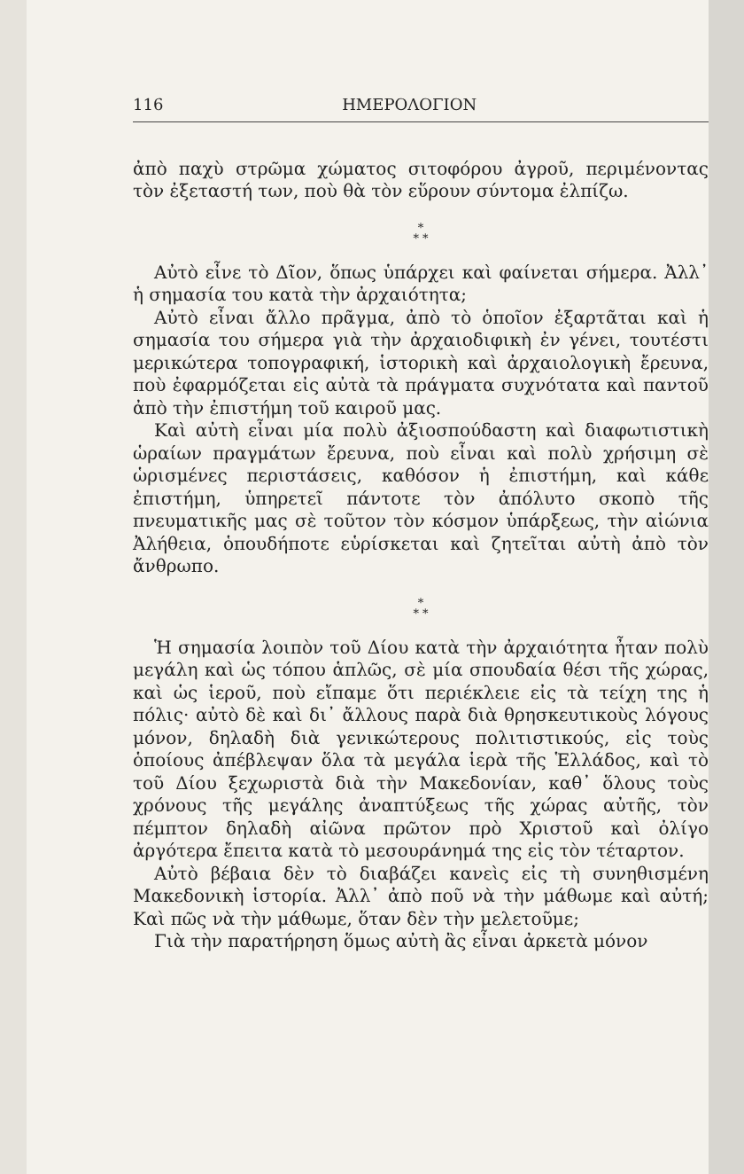116 ΗΜΕΡΟΛΟΓΙΟΝ
ἀπὸ παχὺ στρῶμα χώματος σιτοφόρου ἀγροῦ, περιμένοντας τὸν ἐξεταστή των, ποὺ θὰ τὸν εὕρουν σύντομα ἐλπίζω.
*
* *
Αὐτὸ εἶνε τὸ Δῖον, ὅπως ὑπάρχει καὶ φαίνεται σήμερα. Ἀλλ᾽ ἡ σημασία του κατὰ τὴν ἀρχαιότητα;
Αὐτὸ εἶναι ἄλλο πρᾶγμα, ἀπὸ τὸ ὁποῖον ἐξαρτᾶται καὶ ἡ σημασία του σήμερα γιὰ τὴν ἀρχαιοδιφικὴ ἐν γένει, τουτέστι μερικώτερα τοπογραφική, ἱστορικὴ καὶ ἀρχαιολογικὴ ἔρευνα, ποὺ ἐφαρμόζεται εἰς αὐτὰ τὰ πράγματα συχνότατα καὶ παντοῦ ἀπὸ τὴν ἐπιστήμη τοῦ καιροῦ μας.
Καὶ αὐτὴ εἶναι μία πολὺ ἀξιοσπούδαστη καὶ διαφωτιστικὴ ὡραίων πραγμάτων ἔρευνα, ποὺ εἶναι καὶ πολὺ χρήσιμη σὲ ὡρισμένες περιστάσεις, καθόσον ἡ ἐπιστήμη, καὶ κάθε ἐπιστήμη, ὑπηρετεῖ πάντοτε τὸν ἀπόλυτο σκοπὸ τῆς πνευματικῆς μας σὲ τοῦτον τὸν κόσμον ὑπάρξεως, τὴν αἰώνια Ἀλήθεια, ὁπουδήποτε εὑρίσκεται καὶ ζητεῖται αὐτὴ ἀπὸ τὸν ἄνθρωπο.
*
* *
Ἡ σημασία λοιπὸν τοῦ Δίου κατὰ τὴν ἀρχαιότητα ἦταν πολὺ μεγάλη καὶ ὡς τόπου ἁπλῶς, σὲ μία σπουδαία θέσι τῆς χώρας, καὶ ὡς ἱεροῦ, ποὺ εἴπαμε ὅτι περιέκλειε εἰς τὰ τείχη της ἡ πόλις· αὐτὸ δὲ καὶ δι᾽ ἄλλους παρὰ διὰ θρησκευτικοὺς λόγους μόνον, δηλαδὴ διὰ γενικώτερους πολιτιστικούς, εἰς τοὺς ὁποίους ἀπέβλεψαν ὅλα τὰ μεγάλα ἱερὰ τῆς Ἑλλάδος, καὶ τὸ τοῦ Δίου ξεχωριστὰ διὰ τὴν Μακεδονίαν, καθ᾽ ὅλους τοὺς χρόνους τῆς μεγάλης ἀναπτύξεως τῆς χώρας αὐτῆς, τὸν πέμπτον δηλαδὴ αἰῶνα πρῶτον πρὸ Χριστοῦ καὶ ὀλίγο ἀργότερα ἔπειτα κατὰ τὸ μεσουράνημά της εἰς τὸν τέταρτον.
Αὐτὸ βέβαια δὲν τὸ διαβάζει κανεὶς εἰς τὴ συνηθισμένη Μακεδονικὴ ἱστορία. Ἀλλ᾽ ἀπὸ ποῦ νὰ τὴν μάθωμε καὶ αὐτή; Καὶ πῶς νὰ τὴν μάθωμε, ὅταν δὲν τὴν μελετοῦμε;
Γιὰ τὴν παρατήρηση ὅμως αὐτὴ ἂς εἶναι ἀρκετὰ μόνον